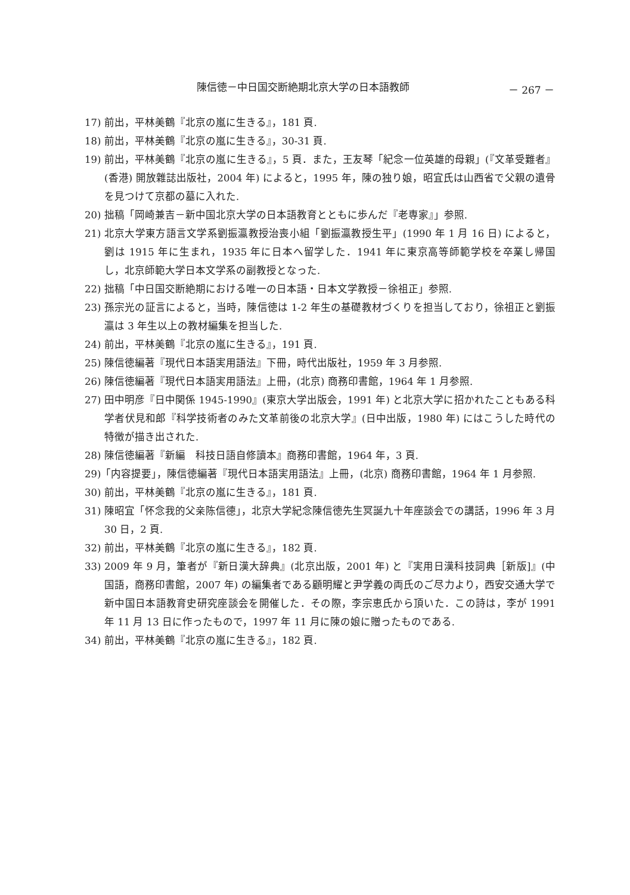陳信徳－中日国交断絶期北京大学の日本語教師 － 267 －
17) 前出，平林美鶴『北京の嵐に生きる』，181 頁.
18) 前出，平林美鶴『北京の嵐に生きる』，30-31 頁.
19) 前出，平林美鶴『北京の嵐に生きる』，5 頁．また，王友琴「紀念一位英雄的母親」(『文革受難者』(香港) 開放雜誌出版社，2004 年) によると，1995 年，陳の独り娘，昭宜氏は山西省で父親の遺骨を見つけて京都の墓に入れた.
20) 拙稿「岡崎兼吉－新中国北京大学の日本語教育とともに歩んだ『老専家』」参照.
21) 北京大学東方語言文学系劉振瀛教授治喪小組「劉振瀛教授生平」(1990 年 1 月 16 日) によると，劉は 1915 年に生まれ，1935 年に日本へ留学した．1941 年に東京高等師範学校を卒業し帰国し，北京師範大学日本文学系の副教授となった.
22) 拙稿「中日国交断絶期における唯一の日本語・日本文学教授－徐祖正」参照.
23) 孫宗光の証言によると，当時，陳信徳は 1-2 年生の基礎教材づくりを担当しており，徐祖正と劉振瀛は 3 年生以上の教材編集を担当した.
24) 前出，平林美鶴『北京の嵐に生きる』，191 頁.
25) 陳信徳編著『現代日本語実用語法』下冊，時代出版社，1959 年 3 月参照.
26) 陳信徳編著『現代日本語実用語法』上冊，(北京) 商務印書館，1964 年 1 月参照.
27) 田中明彦『日中関係 1945-1990』(東京大学出版会，1991 年) と北京大学に招かれたこともある科学者伏見和郎『科学技術者のみた文革前後の北京大学』(日中出版，1980 年) にはこうした時代の特徴が描き出された.
28) 陳信徳編著『新編　科技日語自修讀本』商務印書館，1964 年，3 頁.
29)「内容提要」，陳信徳編著『現代日本語実用語法』上冊，(北京) 商務印書館，1964 年 1 月参照.
30) 前出，平林美鶴『北京の嵐に生きる』，181 頁.
31) 陳昭宜「怀念我的父亲陈信德」，北京大学紀念陳信徳先生冥誕九十年座談会での講話，1996 年 3 月 30 日，2 頁.
32) 前出，平林美鶴『北京の嵐に生きる』，182 頁.
33) 2009 年 9 月，筆者が『新日漢大辞典』(北京出版，2001 年) と『実用日漢科技詞典［新版]』(中国語，商務印書館，2007 年) の編集者である顧明耀と尹学義の両氏のご尽力より，西安交通大学で新中国日本語教育史研究座談会を開催した．その際，李宗恵氏から頂いた．この詩は，李が 1991 年 11 月 13 日に作ったもので，1997 年 11 月に陳の娘に贈ったものである.
34) 前出，平林美鶴『北京の嵐に生きる』，182 頁.